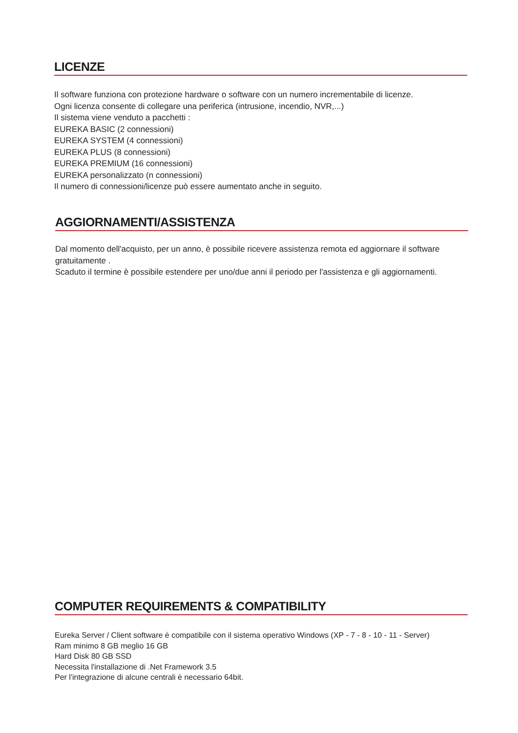LICENZE
Il software funziona con protezione hardware o software con un numero incrementabile di licenze.
Ogni licenza consente di collegare una periferica (intrusione, incendio, NVR,...)
Il sistema viene venduto a pacchetti :
EUREKA BASIC (2 connessioni)
EUREKA SYSTEM (4 connessioni)
EUREKA PLUS (8 connessioni)
EUREKA PREMIUM (16 connessioni)
EUREKA personalizzato (n connessioni)
Il numero di connessioni/licenze può essere aumentato anche in seguito.
AGGIORNAMENTI/ASSISTENZA
Dal momento dell'acquisto, per un anno, è possibile ricevere assistenza remota ed aggiornare il software gratuitamente .
Scaduto il termine è possibile estendere per uno/due anni il periodo per l'assistenza e gli aggiornamenti.
COMPUTER REQUIREMENTS & COMPATIBILITY
Eureka Server / Client software è compatibile con il sistema operativo Windows (XP - 7 - 8 - 10 - 11 - Server)
Ram minimo 8 GB meglio 16 GB
Hard Disk 80 GB SSD
Necessita l'installazione di .Net Framework 3.5
Per l'integrazione di alcune centrali è necessario 64bit.